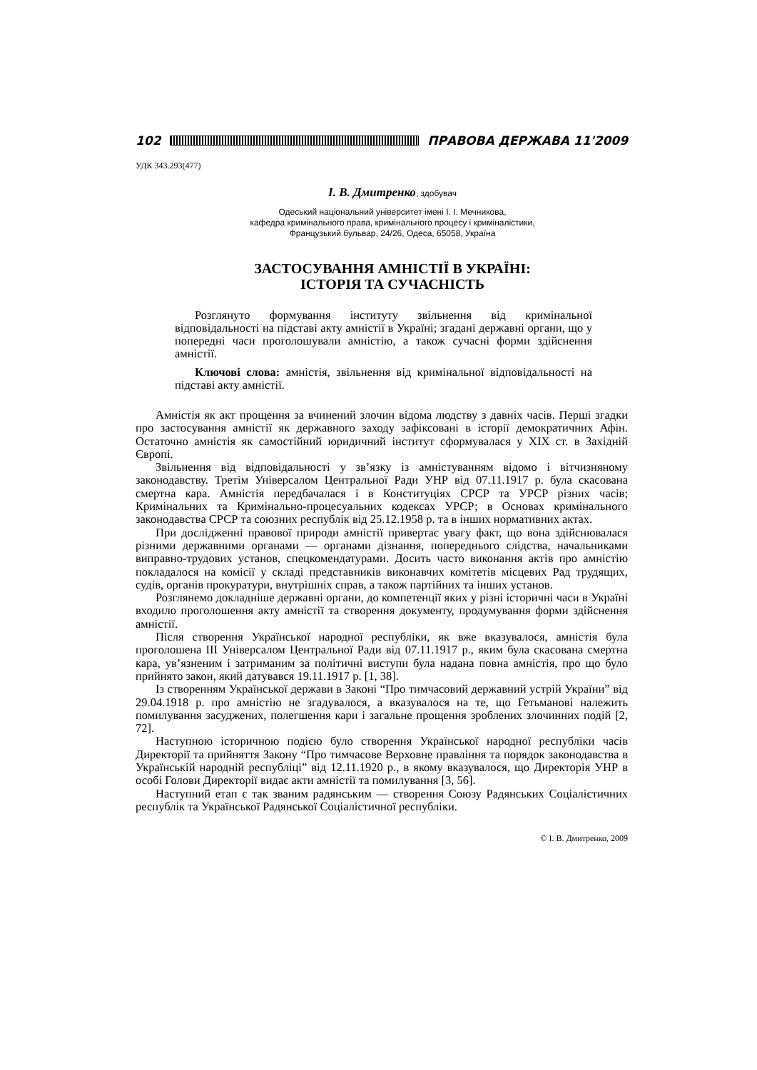102 ПРАВОВА ДЕРЖАВА 11'2009
УДК 343.293(477)
І. В. Дмитренко, здобувач
Одеський національний університет імені І. І. Мечникова,
кафедра кримінального права, кримінального процесу і криміналістики,
Французький бульвар, 24/26, Одеса, 65058, Україна
ЗАСТОСУВАННЯ АМНІСТІЇ В УКРАЇНІ:
ІСТОРІЯ ТА СУЧАСНІСТЬ
Розглянуто формування інституту звільнення від кримінальної відповідальності на підставі акту амністії в Україні; згадані державні органи, що у попередні часи проголошували амністію, а також сучасні форми здійснення амністії.
Ключові слова: амністія, звільнення від кримінальної відповідальності на підставі акту амністії.
Амністія як акт прощення за вчинений злочин відома людству з давніх часів. Перші згадки про застосування амністії як державного заходу зафіксовані в історії демократичних Афін. Остаточно амністія як самостійний юридичний інститут сформувалася у XIX ст. в Західній Європі.
Звільнення від відповідальності у зв’язку із амністуванням відомо і вітчизняному законодавству. Третім Універсалом Центральної Ради УНР від 07.11.1917 р. була скасована смертна кара. Амністія передбачалася і в Конституціях СРСР та УРСР різних часів; Кримінальних та Кримінально-процесуальних кодексах УРСР; в Основах кримінального законодавства СРСР та союзних республік від 25.12.1958 р. та в інших нормативних актах.
При дослідженні правової природи амністії привертає увагу факт, що вона здійснювалася різними державними органами — органами дізнання, попереднього слідства, начальниками виправно-трудових установ, спецкомендатурами. Досить часто виконання актів про амністію покладалося на комісії у складі представників виконавчих комітетів місцевих Рад трудящих, судів, органів прокуратури, внутрішніх справ, а також партійних та інших установ.
Розглянемо докладніше державні органи, до компетенції яких у різні історичні часи в Україні входило проголошення акту амністії та створення документу, продумування форми здійснення амністії.
Після створення Української народної республіки, як вже вказувалося, амністія була проголошена III Універсалом Центральної Ради від 07.11.1917 р., яким була скасована смертна кара, ув’язненим і затриманим за політичні виступи була надана повна амністія, про що було прийнято закон, який датувався 19.11.1917 р. [1, 38].
Із створенням Української держави в Законі “Про тимчасовий державний устрій України” від 29.04.1918 р. про амністію не згадувалося, а вказувалося на те, що Гетьманові належить помилування засуджених, полегшення кари і загальне прощення зроблених злочинних подій [2, 72].
Наступною історичною подією було створення Української народної республіки часів Директорії та прийняття Закону “Про тимчасове Верховне правління та порядок законодавства в Українській народній республіці” від 12.11.1920 р., в якому вказувалося, що Директорія УНР в особі Голови Директорії видає акти амністії та помилування [3, 56].
Наступний етап є так званим радянським — створення Союзу Радянських Соціалістичних республік та Української Радянської Соціалістичної республіки.
© І. В. Дмитренко, 2009